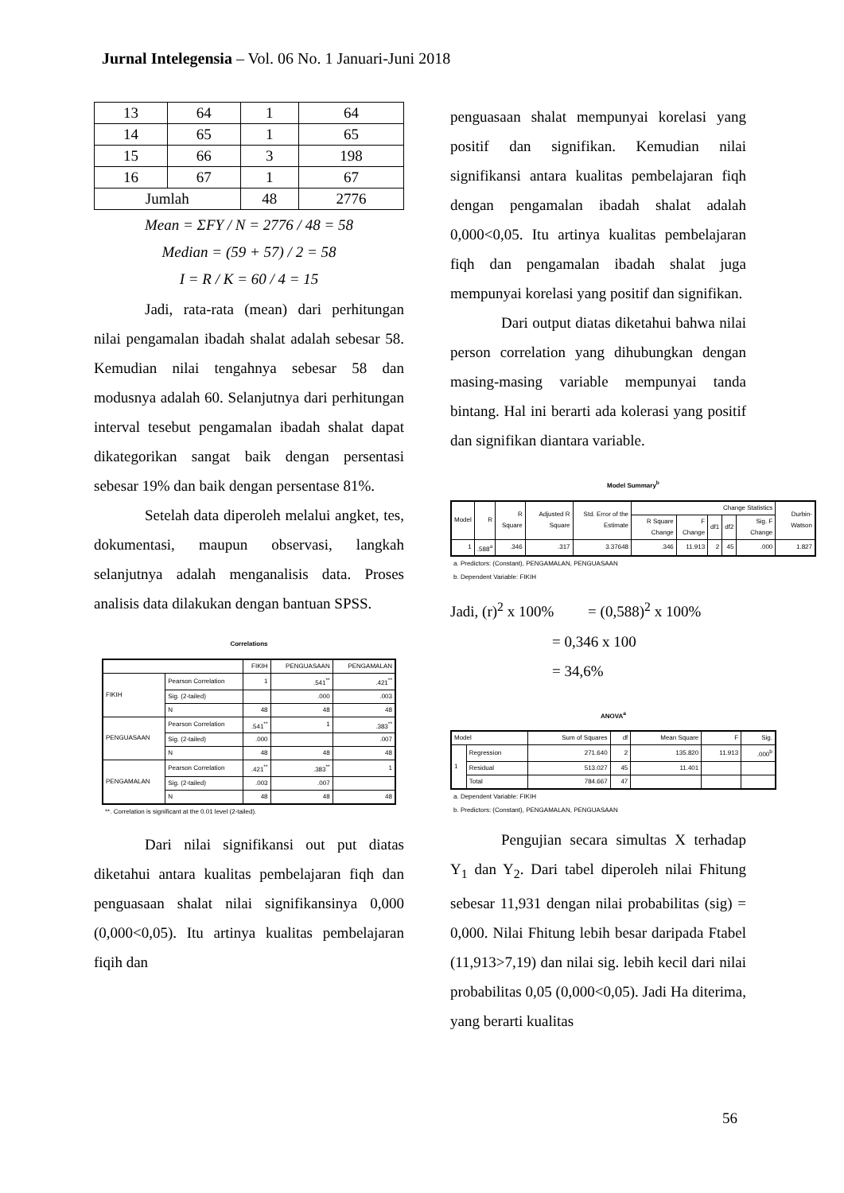Jurnal Intelegensia – Vol. 06 No. 1 Januari-Juni 2018
| 13 | 64 | 1 | 64 |
| 14 | 65 | 1 | 65 |
| 15 | 66 | 3 | 198 |
| 16 | 67 | 1 | 67 |
| Jumlah | | 48 | 2776 |
Mean = ΣFY / N = 2776 / 48 = 58
Median = (59 + 57) / 2 = 58
I = R / K = 60 / 4 = 15
Jadi, rata-rata (mean) dari perhitungan nilai pengamalan ibadah shalat adalah sebesar 58. Kemudian nilai tengahnya sebesar 58 dan modusnya adalah 60. Selanjutnya dari perhitungan interval tesebut pengamalan ibadah shalat dapat dikategorikan sangat baik dengan persentasi sebesar 19% dan baik dengan persentase 81%.
Setelah data diperoleh melalui angket, tes, dokumentasi, maupun observasi, langkah selanjutnya adalah menganalisis data. Proses analisis data dilakukan dengan bantuan SPSS.
Correlations
| | | FIKIH | PENGUASAAN | PENGAMALAN |
| --- | --- | --- | --- | --- |
| FIKIH | Pearson Correlation | 1 | .541<sup>**</sup> | .421<sup>**</sup> |
| | Sig. (2-tailed) | | .000 | .003 |
| | N | 48 | 48 | 48 |
| PENGUASAAN | Pearson Correlation | .541<sup>**</sup> | 1 | .383<sup>**</sup> |
| | Sig. (2-tailed) | .000 | | .007 |
| | N | 48 | 48 | 48 |
| PENGAMALAN | Pearson Correlation | .421<sup>**</sup> | .383<sup>**</sup> | 1 |
| | Sig. (2-tailed) | .003 | .007 | |
| | N | 48 | 48 | 48 |
**. Correlation is significant at the 0.01 level (2-tailed).
Dari nilai signifikansi out put diatas diketahui antara kualitas pembelajaran fiqh dan penguasaan shalat nilai signifikansinya 0,000 (0,000<0,05). Itu artinya kualitas pembelajaran fiqih dan
penguasaan shalat mempunyai korelasi yang positif dan signifikan. Kemudian nilai signifikansi antara kualitas pembelajaran fiqh dengan pengamalan ibadah shalat adalah 0,000<0,05. Itu artinya kualitas pembelajaran fiqh dan pengamalan ibadah shalat juga mempunyai korelasi yang positif dan signifikan.
Dari output diatas diketahui bahwa nilai person correlation yang dihubungkan dengan masing-masing variable mempunyai tanda bintang. Hal ini berarti ada kolerasi yang positif dan signifikan diantara variable.
Model Summary<sup>b</sup>
| Model | R | R Square | Adjusted R Square | Std. Error of the Estimate | Change Statistics | | | | | Durbin-Watson |
| --- | --- | --- | --- | --- | --- | --- | --- | --- | --- | --- |
| | | | | | R Square Change | F Change | df1 | df2 | Sig. F Change | |
| 1 | .588<sup>a</sup> | .346 | .317 | 3.37648 | .346 | 11.913 | 2 | 45 | .000 | 1.827 |
a. Predictors: (Constant), PENGAMALAN, PENGUASAAN
b. Dependent Variable: FIKIH
Jadi, (r)<sup>2</sup> x 100% = (0,588)<sup>2</sup> x 100%
= 0,346 x 100
= 34,6%
ANOVA<sup>a</sup>
| Model | | Sum of Squares | df | Mean Square | F | Sig. |
| --- | --- | --- | --- | --- | --- | --- |
| 1 | Regression | 271.640 | 2 | 135.820 | 11.913 | .000<sup>b</sup> |
| | Residual | 513.027 | 45 | 11.401 | | |
| | Total | 784.667 | 47 | | | |
a. Dependent Variable: FIKIH
b. Predictors: (Constant), PENGAMALAN, PENGUASAAN
Pengujian secara simultas X terhadap Y<sub>1</sub> dan Y<sub>2</sub>. Dari tabel diperoleh nilai Fhitung sebesar 11,931 dengan nilai probabilitas (sig) = 0,000. Nilai Fhitung lebih besar daripada Ftabel (11,913>7,19) dan nilai sig. lebih kecil dari nilai probabilitas 0,05 (0,000<0,05). Jadi Ha diterima, yang berarti kualitas
56